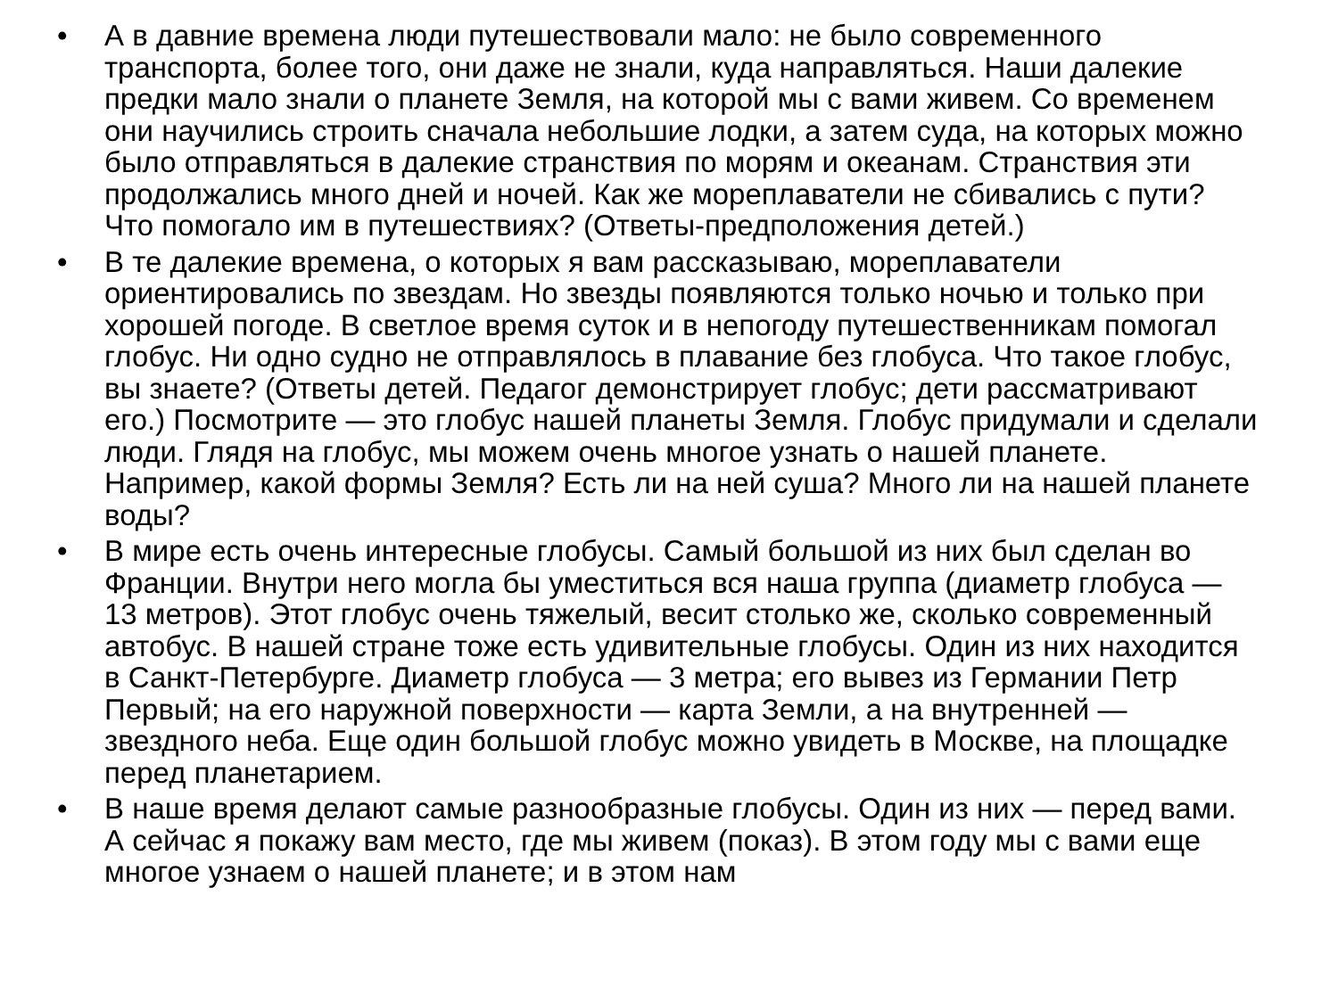• А в давние времена люди путешествовали мало: не было современного транспорта, более того, они даже не знали, куда направляться. Наши далекие предки мало знали о планете Земля, на которой мы с вами живем. Со временем они научились строить сначала небольшие лодки, а затем суда, на которых можно было отправляться в далекие странствия по морям и океанам. Странствия эти продолжались много дней и ночей. Как же мореплаватели не сбивались с пути? Что помогало им в путешествиях? (Ответы-предположения детей.)
• В те далекие времена, о которых я вам рассказываю, мореплаватели ориентировались по звездам. Но звезды появляются только ночью и только при хорошей погоде. В светлое время суток и в непогоду путешественникам помогал глобус. Ни одно судно не отправлялось в плавание без глобуса. Что такое глобус, вы знаете? (Ответы детей. Педагог демонстрирует глобус; дети рассматривают его.) Посмотрите — это глобус нашей планеты Земля. Глобус придумали и сделали люди. Глядя на глобус, мы можем очень многое узнать о нашей планете. Например, какой формы Земля? Есть ли на ней суша? Много ли на нашей планете воды?
• В мире есть очень интересные глобусы. Самый большой из них был сделан во Франции. Внутри него могла бы уместиться вся наша группа (диаметр глобуса — 13 метров). Этот глобус очень тяжелый, весит столько же, сколько современный автобус. В нашей стране тоже есть удивительные глобусы. Один из них находится в Санкт-Петербурге. Диаметр глобуса — 3 метра; его вывез из Германии Петр Первый; на его наружной поверхности — карта Земли, а на внутренней — звездного неба. Еще один большой глобус можно увидеть в Москве, на площадке перед планетарием.
• В наше время делают самые разнообразные глобусы. Один из них — перед вами. А сейчас я покажу вам место, где мы живем (показ). В этом году мы с вами еще многое узнаем о нашей планете; и в этом нам